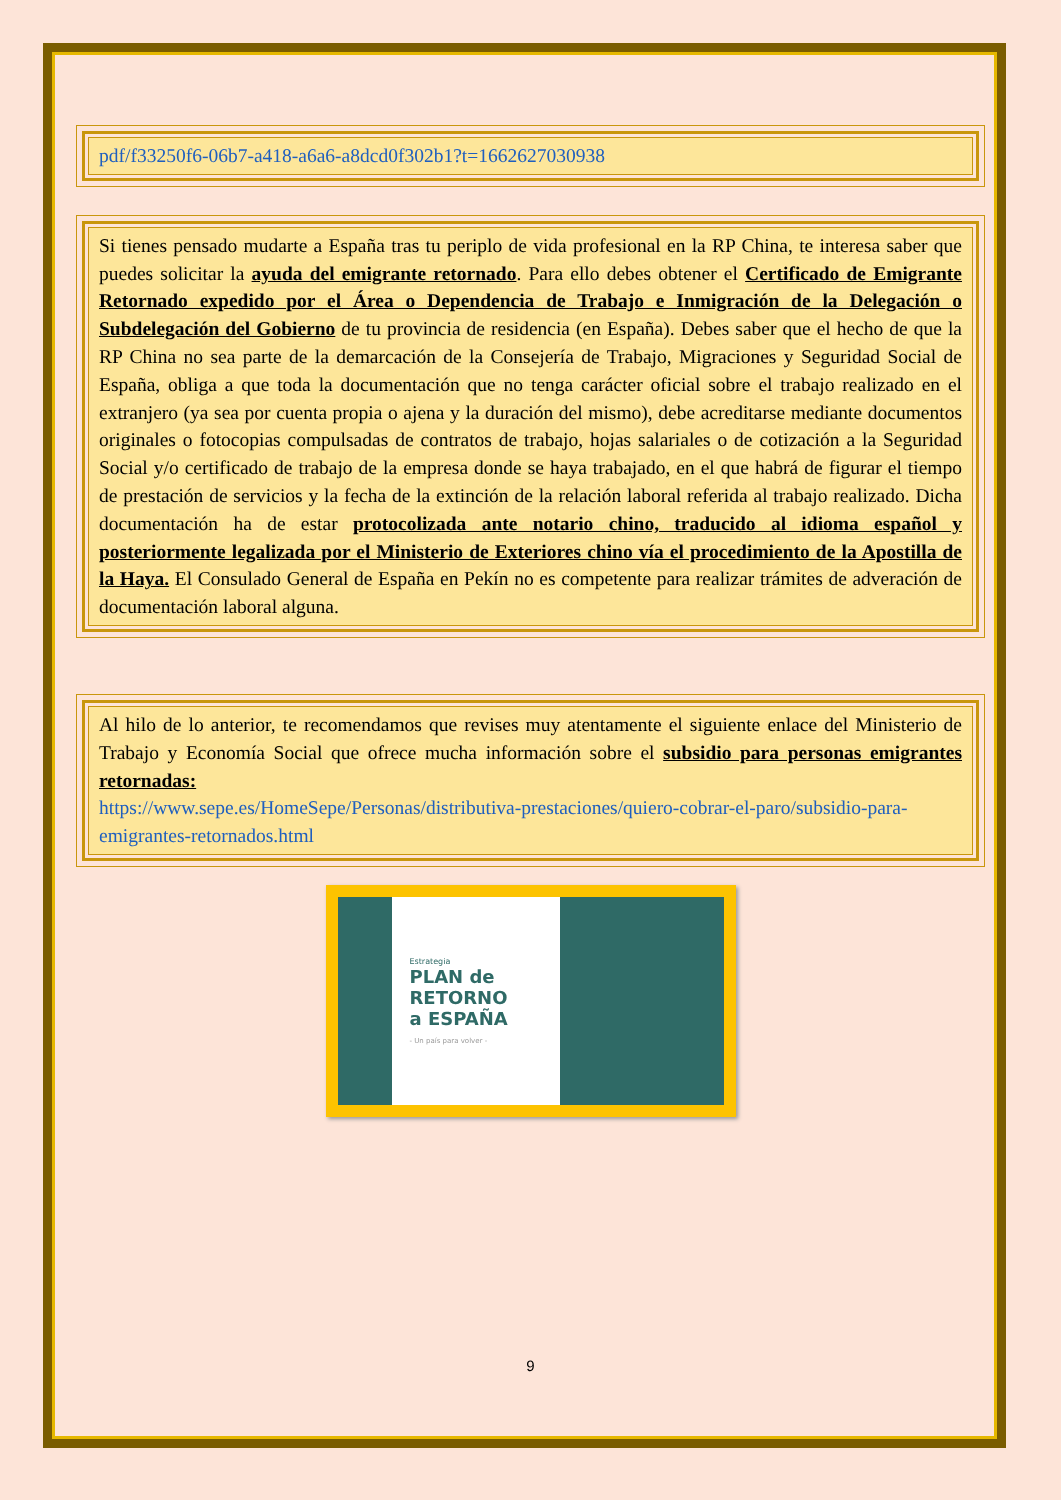pdf/f33250f6-06b7-a418-a6a6-a8dcd0f302b1?t=1662627030938
Si tienes pensado mudarte a España tras tu periplo de vida profesional en la RP China, te interesa saber que puedes solicitar la ayuda del emigrante retornado. Para ello debes obtener el Certificado de Emigrante Retornado expedido por el Área o Dependencia de Trabajo e Inmigración de la Delegación o Subdelegación del Gobierno de tu provincia de residencia (en España). Debes saber que el hecho de que la RP China no sea parte de la demarcación de la Consejería de Trabajo, Migraciones y Seguridad Social de España, obliga a que toda la documentación que no tenga carácter oficial sobre el trabajo realizado en el extranjero (ya sea por cuenta propia o ajena y la duración del mismo), debe acreditarse mediante documentos originales o fotocopias compulsadas de contratos de trabajo, hojas salariales o de cotización a la Seguridad Social y/o certificado de trabajo de la empresa donde se haya trabajado, en el que habrá de figurar el tiempo de prestación de servicios y la fecha de la extinción de la relación laboral referida al trabajo realizado. Dicha documentación ha de estar protocolizada ante notario chino, traducido al idioma español y posteriormente legalizada por el Ministerio de Exteriores chino vía el procedimiento de la Apostilla de la Haya. El Consulado General de España en Pekín no es competente para realizar trámites de adveración de documentación laboral alguna.
Al hilo de lo anterior, te recomendamos que revises muy atentamente el siguiente enlace del Ministerio de Trabajo y Economía Social que ofrece mucha información sobre el subsidio para personas emigrantes retornadas:
https://www.sepe.es/HomeSepe/Personas/distributiva-prestaciones/quiero-cobrar-el-paro/subsidio-para-emigrantes-retornados.html
Estrategia
PLAN de
RETORNO
a ESPAÑA
- Un país para volver -
9